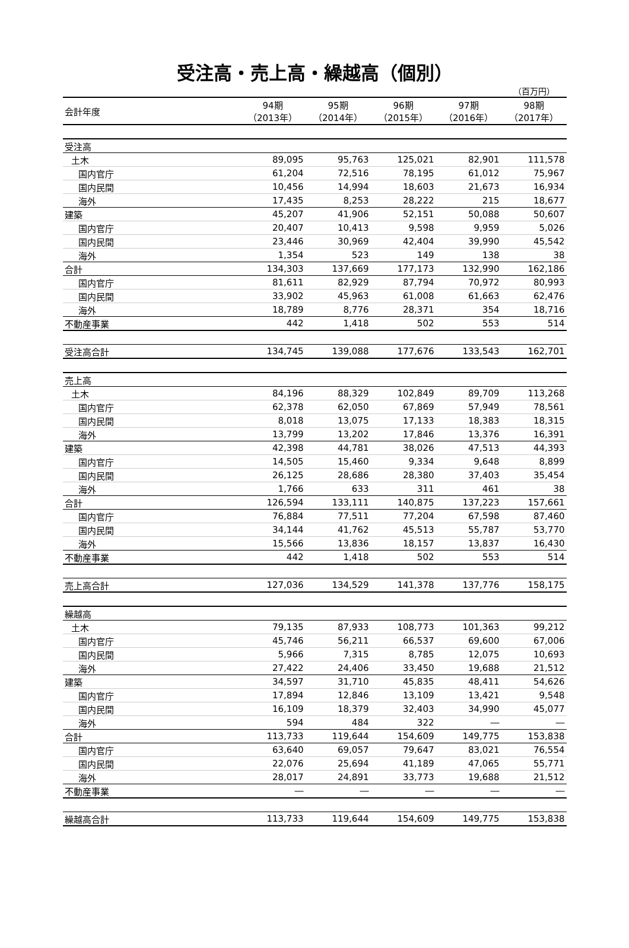受注高・売上高・繰越高（個別）
（百万円）
| 会計年度 | 94期 （2013年） | 95期 （2014年） | 96期 （2015年） | 97期 （2016年） | 98期 （2017年） |
| --- | --- | --- | --- | --- | --- |
| 受注高 | | | | | |
| 土木 | 89,095 | 95,763 | 125,021 | 82,901 | 111,578 |
| 国内官庁 | 61,204 | 72,516 | 78,195 | 61,012 | 75,967 |
| 国内民間 | 10,456 | 14,994 | 18,603 | 21,673 | 16,934 |
| 海外 | 17,435 | 8,253 | 28,222 | 215 | 18,677 |
| 建築 | 45,207 | 41,906 | 52,151 | 50,088 | 50,607 |
| 国内官庁 | 20,407 | 10,413 | 9,598 | 9,959 | 5,026 |
| 国内民間 | 23,446 | 30,969 | 42,404 | 39,990 | 45,542 |
| 海外 | 1,354 | 523 | 149 | 138 | 38 |
| 合計 | 134,303 | 137,669 | 177,173 | 132,990 | 162,186 |
| 国内官庁 | 81,611 | 82,929 | 87,794 | 70,972 | 80,993 |
| 国内民間 | 33,902 | 45,963 | 61,008 | 61,663 | 62,476 |
| 海外 | 18,789 | 8,776 | 28,371 | 354 | 18,716 |
| 不動産事業 | 442 | 1,418 | 502 | 553 | 514 |
| 受注高合計 | 134,745 | 139,088 | 177,676 | 133,543 | 162,701 |
| 売上高 | | | | | |
| 土木 | 84,196 | 88,329 | 102,849 | 89,709 | 113,268 |
| 国内官庁 | 62,378 | 62,050 | 67,869 | 57,949 | 78,561 |
| 国内民間 | 8,018 | 13,075 | 17,133 | 18,383 | 18,315 |
| 海外 | 13,799 | 13,202 | 17,846 | 13,376 | 16,391 |
| 建築 | 42,398 | 44,781 | 38,026 | 47,513 | 44,393 |
| 国内官庁 | 14,505 | 15,460 | 9,334 | 9,648 | 8,899 |
| 国内民間 | 26,125 | 28,686 | 28,380 | 37,403 | 35,454 |
| 海外 | 1,766 | 633 | 311 | 461 | 38 |
| 合計 | 126,594 | 133,111 | 140,875 | 137,223 | 157,661 |
| 国内官庁 | 76,884 | 77,511 | 77,204 | 67,598 | 87,460 |
| 国内民間 | 34,144 | 41,762 | 45,513 | 55,787 | 53,770 |
| 海外 | 15,566 | 13,836 | 18,157 | 13,837 | 16,430 |
| 不動産事業 | 442 | 1,418 | 502 | 553 | 514 |
| 売上高合計 | 127,036 | 134,529 | 141,378 | 137,776 | 158,175 |
| 繰越高 | | | | | |
| 土木 | 79,135 | 87,933 | 108,773 | 101,363 | 99,212 |
| 国内官庁 | 45,746 | 56,211 | 66,537 | 69,600 | 67,006 |
| 国内民間 | 5,966 | 7,315 | 8,785 | 12,075 | 10,693 |
| 海外 | 27,422 | 24,406 | 33,450 | 19,688 | 21,512 |
| 建築 | 34,597 | 31,710 | 45,835 | 48,411 | 54,626 |
| 国内官庁 | 17,894 | 12,846 | 13,109 | 13,421 | 9,548 |
| 国内民間 | 16,109 | 18,379 | 32,403 | 34,990 | 45,077 |
| 海外 | 594 | 484 | 322 | ― | ― |
| 合計 | 113,733 | 119,644 | 154,609 | 149,775 | 153,838 |
| 国内官庁 | 63,640 | 69,057 | 79,647 | 83,021 | 76,554 |
| 国内民間 | 22,076 | 25,694 | 41,189 | 47,065 | 55,771 |
| 海外 | 28,017 | 24,891 | 33,773 | 19,688 | 21,512 |
| 不動産事業 | ― | ― | ― | ― | ― |
| 繰越高合計 | 113,733 | 119,644 | 154,609 | 149,775 | 153,838 |